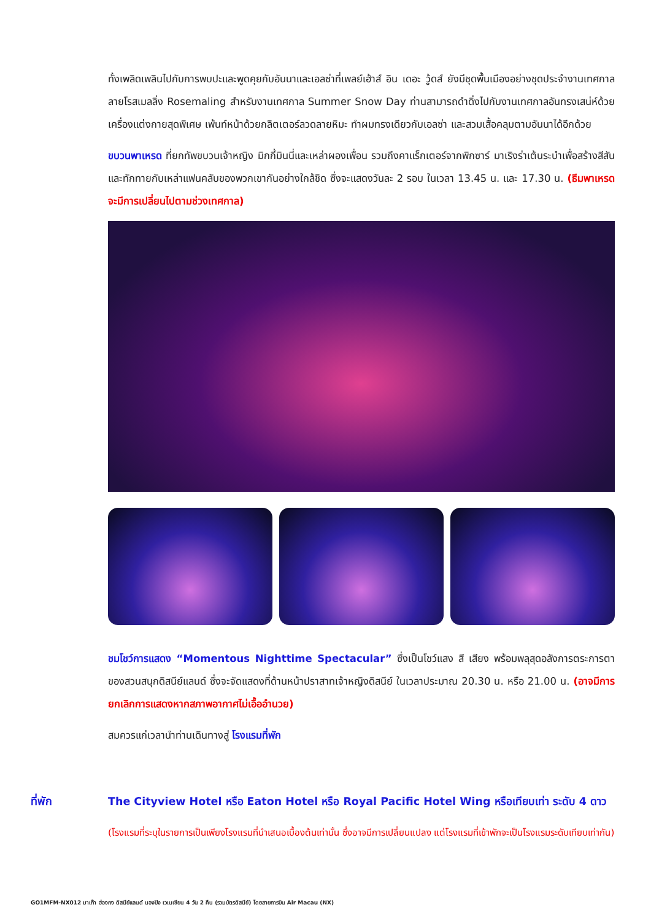ทั้งเพลิดเพลินไปกับการพบปะและพูดคุยกับอันนาและเอลซ่าที่เพลย์เฮ้าส์ อิน เดอะ วู้ดส์ ยังมีชุดพื้นเมืองอย่างชุดประจำงานเทศกาลลายโรสเมลลิ่ง Rosemaling สำหรับงานเทศกาล Summer Snow Day ท่านสามารถดำดิ่งไปกับงานเทศกาลอันทรงเสน่ห์ด้วยเครื่องแต่งกายสุดพิเศษ เพ้นท์หน้าด้วยกลิตเตอร์ลวดลายหิมะ ทำผมทรงเดียวกับเอลซ่า และสวมเสื้อคลุมตามอันนาได้อีกด้วย
ขบวนพาเหรด ที่ยกทัพขบวนเจ้าหญิง มิกกี้มินนี่และเหล่าผองเพื่อน รวมถึงคาแร็กเตอร์จากพิกซาร์ มาเริงร่าเต้นระบำเพื่อสร้างสีสันและทักทายกับเหล่าแฟนคลับของพวกเขากันอย่างใกล้ชิด ซึ่งจะแสดงวันละ 2 รอบ ในเวลา 13.45 น. และ 17.30 น. (ธีมพาเหรดจะมีการเปลี่ยนไปตามช่วงเทศกาล)
ชมโชว์การแสดง “Momentous Nighttime Spectacular” ซึ่งเป็นโชว์แสง สี เสียง พร้อมพลุสุดอลังการตระการตาของสวนสนุกดิสนีย์แลนด์ ซึ่งจะจัดแสดงที่ด้านหน้าปราสาทเจ้าหญิงดิสนีย์ ในเวลาประมาณ 20.30 น. หรือ 21.00 น. (อาจมีการยกเลิกการแสดงหากสภาพอากาศไม่เอื้ออำนวย)
สมควรแก่เวลานำท่านเดินทางสู่ โรงแรมที่พัก
ที่พัก The Cityview Hotel หรือ Eaton Hotel หรือ Royal Pacific Hotel Wing หรือเทียบเท่า ระดับ 4 ดาว
(โรงแรมที่ระบุในรายการเป็นเพียงโรงแรมที่นำเสนอเบื้องต้นเท่านั้น ซึ่งอาจมีการเปลี่ยนแปลง แต่โรงแรมที่เข้าพักจะเป็นโรงแรมระดับเทียบเท่ากัน)
GO1MFM-NX012 มาเก๊า ฮ่องกง ดิสนีย์แลนด์ นองปิง เวเนเชียน 4 วัน 2 คืน (รวมบัตรดิสนีย์) โดยสายการบิน Air Macau (NX)